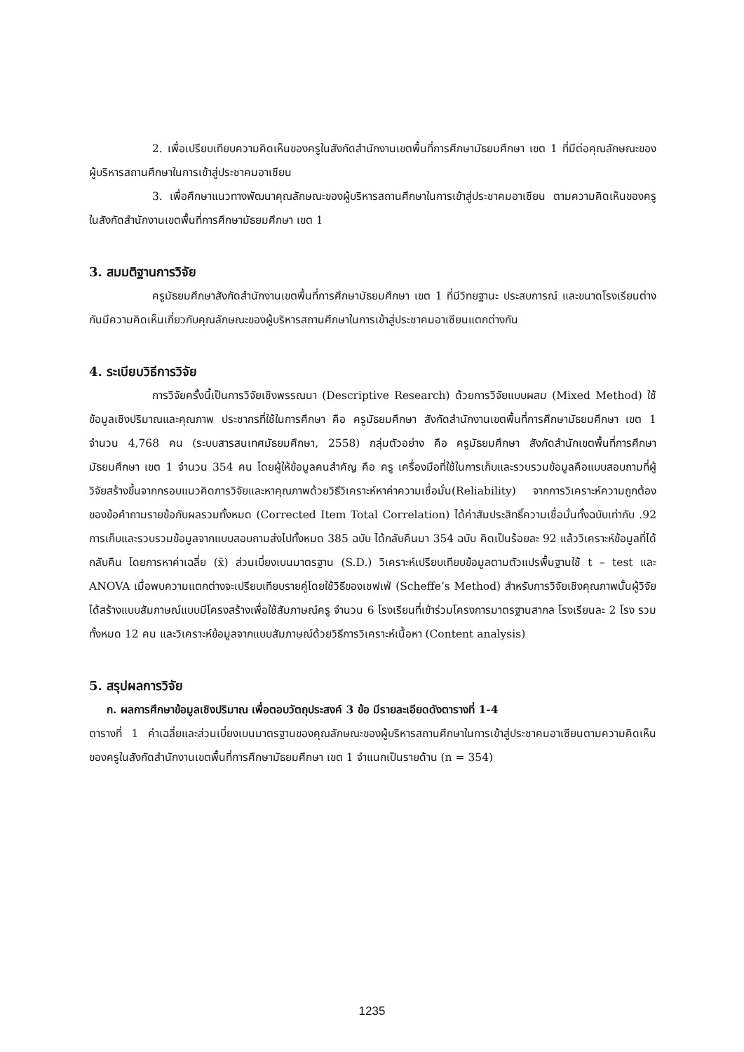2. เพื่อเปรียบเทียบความคิดเห็นของครูในสังกัดสำนักงานเขตพื้นที่การศึกษามัธยมศึกษา เขต 1 ที่มีต่อคุณลักษณะของผู้บริหารสถานศึกษาในการเข้าสู่ประชาคมอาเซียน
3. เพื่อศึกษาแนวทางพัฒนาคุณลักษณะของผู้บริหารสถานศึกษาในการเข้าสู่ประชาคมอาเซียน ตามความคิดเห็นของครูในสังกัดสำนักงานเขตพื้นที่การศึกษามัธยมศึกษา เขต 1
3. สมมติฐานการวิจัย
ครูมัธยมศึกษาสังกัดสำนักงานเขตพื้นที่การศึกษามัธยมศึกษา เขต 1 ที่มีวิทยฐานะ ประสบการณ์ และขนาดโรงเรียนต่างกันมีความคิดเห็นเกี่ยวกับคุณลักษณะของผู้บริหารสถานศึกษาในการเข้าสู่ประชาคมอาเซียนแตกต่างกัน
4. ระเบียบวิธีการวิจัย
การวิจัยครั้งนี้เป็นการวิจัยเชิงพรรณนา (Descriptive Research) ด้วยการวิจัยแบบผสม (Mixed Method) ใช้ข้อมูลเชิงปริมาณและคุณภาพ ประชากรที่ใช้ในการศึกษา คือ ครูมัธยมศึกษา สังกัดสำนักงานเขตพื้นที่การศึกษามัธยมศึกษา เขต 1 จำนวน 4,768 คน (ระบบสารสนเทศมัธยมศึกษา, 2558) กลุ่มตัวอย่าง คือ ครูมัธยมศึกษา สังกัดสำนักเขตพื้นที่การศึกษามัธยมศึกษา เขต 1 จำนวน 354 คน โดยผู้ให้ข้อมูลคนสำคัญ คือ ครู เครื่องมือที่ใช้ในการเก็บและรวบรวมข้อมูลคือแบบสอบถามที่ผู้วิจัยสร้างขึ้นจากกรอบแนวคิดการวิจัยและหาคุณภาพด้วยวิธีวิเคราะห์หาค่าความเชื่อมั่น(Reliability) จากการวิเคราะห์ความถูกต้องของข้อคำถามรายข้อกับผลรวมทั้งหมด (Corrected Item Total Correlation) ได้ค่าสัมประสิทธิ์ความเชื่อมั่นทั้งฉบับเท่ากับ .92 การเก็บและรวบรวมข้อมูลจากแบบสอบถามส่งไปทั้งหมด 385 ฉบับ ได้กลับคืนมา 354 ฉบับ คิดเป็นร้อยละ 92 แล้ววิเคราะห์ข้อมูลที่ได้กลับคืน โดยการหาค่าเฉลี่ย (x̄) ส่วนเบี่ยงเบนมาตรฐาน (S.D.) วิเคราะห์เปรียบเทียบข้อมูลตามตัวแปรพื้นฐานใช้ t – test และ ANOVA เมื่อพบความแตกต่างจะเปรียบเทียบรายคู่โดยใช้วิธีของเชฟเฟ่ (Scheffe’s Method) สำหรับการวิจัยเชิงคุณภาพนั้นผู้วิจัยได้สร้างแบบสัมภาษณ์แบบมีโครงสร้างเพื่อใช้สัมภาษณ์ครู จำนวน 6 โรงเรียนที่เข้าร่วมโครงการมาตรฐานสากล โรงเรียนละ 2 โรง รวมทั้งหมด 12 คน และวิเคราะห์ข้อมูลจากแบบสัมภาษณ์ด้วยวิธีการวิเคราะห์เนื้อหา (Content analysis)
5. สรุปผลการวิจัย
ก. ผลการศึกษาข้อมูลเชิงปริมาณ เพื่อตอบวัตถุประสงค์ 3 ข้อ มีรายละเอียดดังตารางที่ 1-4
ตารางที่ 1 ค่าเฉลี่ยและส่วนเบี่ยงเบนมาตรฐานของคุณลักษณะของผู้บริหารสถานศึกษาในการเข้าสู่ประชาคมอาเซียนตามความคิดเห็นของครูในสังกัดสำนักงานเขตพื้นที่การศึกษามัธยมศึกษา เขต 1 จำแนกเป็นรายด้าน (n = 354)
1235